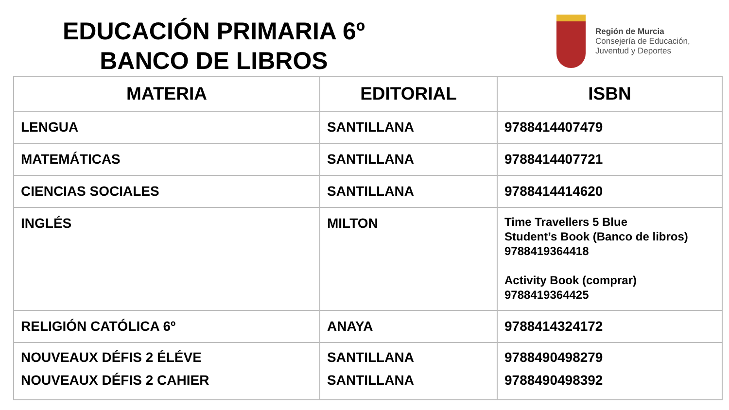EDUCACIÓN PRIMARIA 6º
BANCO DE LIBROS
Región de Murcia
Consejería de Educación,
Juventud y Deportes
| MATERIA | EDITORIAL | ISBN |
| --- | --- | --- |
| LENGUA | SANTILLANA | 9788414407479 |
| MATEMÁTICAS | SANTILLANA | 9788414407721 |
| CIENCIAS SOCIALES | SANTILLANA | 9788414414620 |
| INGLÉS | MILTON | Time Travellers 5 Blue Student’s Book (Banco de libros) 9788419364418 Activity Book (comprar) 9788419364425 |
| RELIGIÓN CATÓLICA 6º | ANAYA | 9788414324172 |
| NOUVEAUX DÉFIS 2 ÉLÉVE NOUVEAUX DÉFIS 2 CAHIER | SANTILLANA SANTILLANA | 9788490498279 9788490498392 |